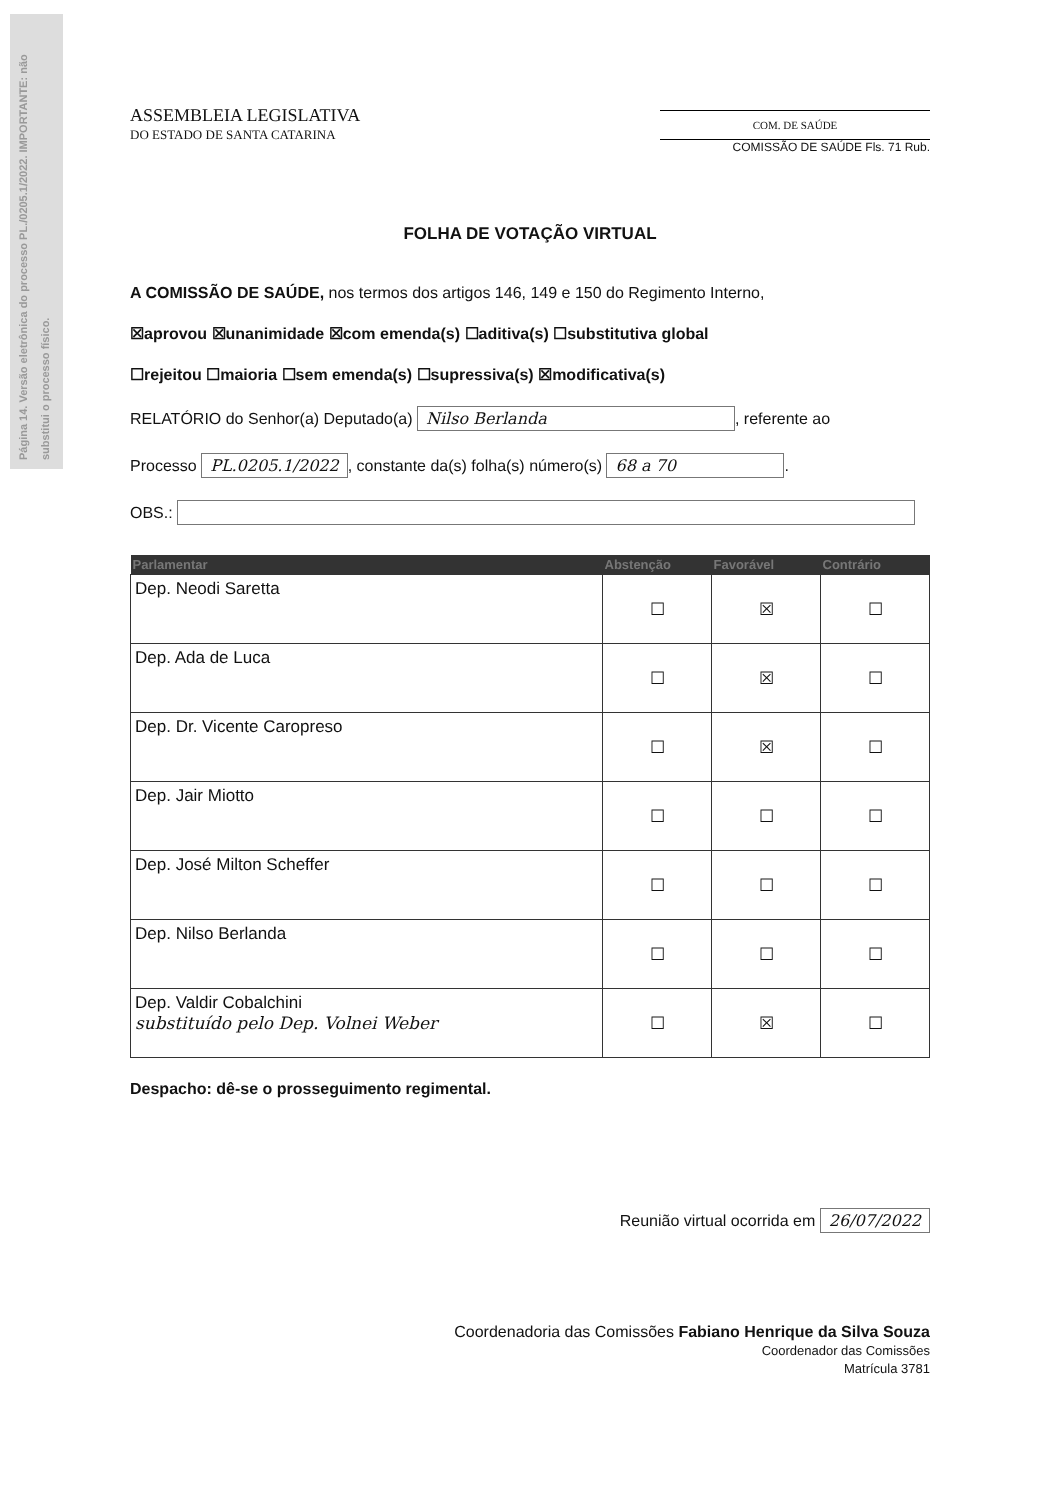Página 14. Versão eletrônica do processo PL./0205.1/2022. IMPORTANTE: não substitui o processo físico.
ASSEMBLEIA LEGISLATIVA
DO ESTADO DE SANTA CATARINA
COM. DE SAÚDE
COMISSÃO DE SAÚDE Fls. 71 Rub.
FOLHA DE VOTAÇÃO VIRTUAL
A COMISSÃO DE SAÚDE, nos termos dos artigos 146, 149 e 150 do Regimento Interno,
☒aprovou ☒unanimidade ☒com emenda(s) ☐aditiva(s) ☐substitutiva global
☐rejeitou ☐maioria ☐sem emenda(s) ☐supressiva(s) ☒modificativa(s)
RELATÓRIO do Senhor(a) Deputado(a) Nilso Berlanda, referente ao
Processo PL.0205.1/2022, constante da(s) folha(s) número(s) 68 a 70.
OBS.:
| Parlamentar | Abstenção | Favorável | Contrário |
| --- | --- | --- | --- |
| Dep. Neodi Saretta | ☐ | ☒ | ☐ |
| Dep. Ada de Luca | ☐ | ☒ | ☐ |
| Dep. Dr. Vicente Caropreso | ☐ | ☒ | ☐ |
| Dep. Jair Miotto | ☐ | ☐ | ☐ |
| Dep. José Milton Scheffer | ☐ | ☐ | ☐ |
| Dep. Nilso Berlanda | ☐ | ☐ | ☐ |
| Dep. Valdir Cobalchini substituído pelo Dep. Volnei Weber | ☐ | ☒ | ☐ |
Despacho: dê-se o prosseguimento regimental.
Reunião virtual ocorrida em 26/07/2022
Coordenadoria das Comissões Fabiano Henrique da Silva Souza
Coordenador das Comissões
Matrícula 3781